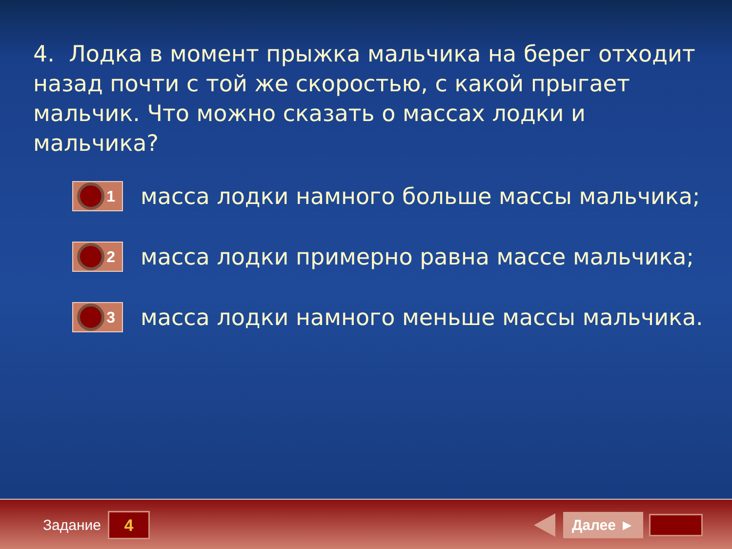4. Лодка в момент прыжка мальчика на берег отходит назад почти с той же скоростью, с какой прыгает мальчик. Что можно сказать о массах лодки и мальчика?
1
масса лодки намного больше массы мальчика;
2
масса лодки примерно равна массе мальчика;
3
масса лодки намного меньше массы мальчика.
Задание
4
Далее ►